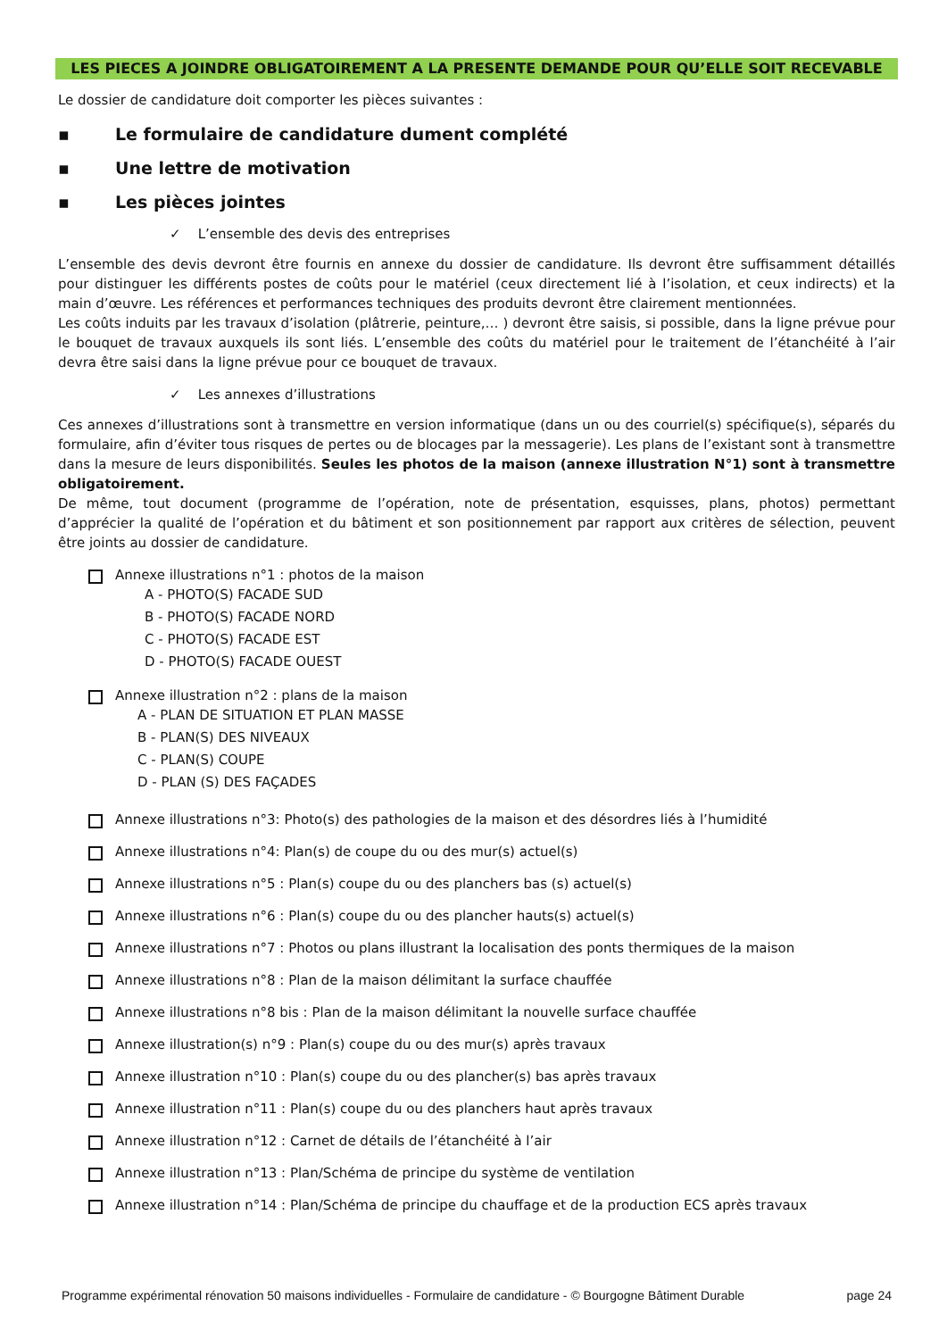LES PIECES A JOINDRE OBLIGATOIREMENT A LA PRESENTE DEMANDE POUR QU’ELLE SOIT RECEVABLE
Le dossier de candidature doit comporter les pièces suivantes :
▪ Le formulaire de candidature dument complété
▪ Une lettre de motivation
▪ Les pièces jointes
✓ L’ensemble des devis des entreprises
L’ensemble des devis devront être fournis en annexe du dossier de candidature. Ils devront être suffisamment détaillés pour distinguer les différents postes de coûts pour le matériel (ceux directement lié à l’isolation, et ceux indirects) et la main d’œuvre. Les références et performances techniques des produits devront être clairement mentionnées.
Les coûts induits par les travaux d’isolation (plâtrerie, peinture,… ) devront être saisis, si possible, dans la ligne prévue pour le bouquet de travaux auxquels ils sont liés. L’ensemble des coûts du matériel pour le traitement de l’étanchéité à l’air devra être saisi dans la ligne prévue pour ce bouquet de travaux.
✓ Les annexes d’illustrations
Ces annexes d’illustrations sont à transmettre en version informatique (dans un ou des courriel(s) spécifique(s), séparés du formulaire, afin d’éviter tous risques de pertes ou de blocages par la messagerie). Les plans de l’existant sont à transmettre dans la mesure de leurs disponibilités. Seules les photos de la maison (annexe illustration N°1) sont à transmettre obligatoirement.
De même, tout document (programme de l’opération, note de présentation, esquisses, plans, photos) permettant d’apprécier la qualité de l’opération et du bâtiment et son positionnement par rapport aux critères de sélection, peuvent être joints au dossier de candidature.
Annexe illustrations n°1 : photos de la maison
A - PHOTO(S) FACADE SUD
B - PHOTO(S) FACADE NORD
C - PHOTO(S) FACADE EST
D - PHOTO(S) FACADE OUEST
Annexe illustration n°2 : plans de la maison
A - PLAN DE SITUATION ET PLAN MASSE
B - PLAN(S) DES NIVEAUX
C - PLAN(S) COUPE
D - PLAN (S) DES FAÇADES
Annexe illustrations n°3: Photo(s) des pathologies de la maison et des désordres liés à l’humidité
Annexe illustrations n°4: Plan(s) de coupe du ou des mur(s) actuel(s)
Annexe illustrations n°5 : Plan(s) coupe du ou des planchers bas (s) actuel(s)
Annexe illustrations n°6 : Plan(s) coupe du ou des plancher hauts(s) actuel(s)
Annexe illustrations n°7 : Photos ou plans illustrant la localisation des ponts thermiques de la maison
Annexe illustrations n°8 : Plan de la maison délimitant la surface chauffée
Annexe illustrations n°8 bis : Plan de la maison délimitant la nouvelle surface chauffée
Annexe illustration(s) n°9 : Plan(s) coupe du ou des mur(s) après travaux
Annexe illustration n°10 : Plan(s) coupe du ou des plancher(s) bas après travaux
Annexe illustration n°11 : Plan(s) coupe du ou des planchers haut après travaux
Annexe illustration n°12 : Carnet de détails de l’étanchéité à l’air
Annexe illustration n°13 : Plan/Schéma de principe du système de ventilation
Annexe illustration n°14 : Plan/Schéma de principe du chauffage et de la production ECS après travaux
Programme expérimental rénovation 50 maisons individuelles - Formulaire de candidature - © Bourgogne Bâtiment Durable page 24